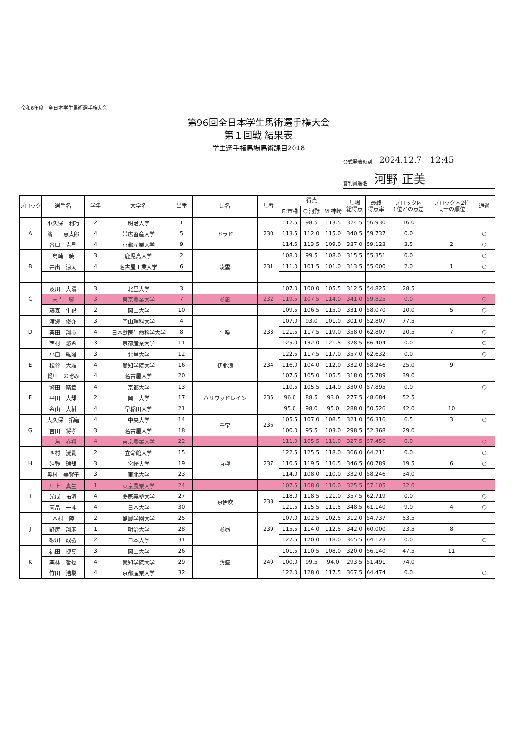令和6年度　全日本学生馬術選手権大会
第96回全日本学生馬術選手権大会
第１回戦 結果表
学生選手権馬場馬術課目2018
公式発表時刻 2024.12.7　12:45
審判員署名 河野 正美
| ブロック | 選手名 | 学年 | 大学名 | 出番 | 馬名 | 馬番 | 得点 | | | 馬場 総得点 | 最終 得点率 | ブロック内 1位との点差 | ブロック内2位 同士の順位 | 通過 |
| --- | --- | --- | --- | --- | --- | --- | --- | --- | --- | --- | --- | --- | --- | --- |
| | | | | | | | E:市橋 | C:河野 | M:神崎 | | | | | |
| A | 小久保 利巧 | 2 | 明治大学 | 1 | ドラド | 230 | 112.5 | 98.5 | 113.5 | 324.5 | 56.930 | 16.0 | | |
| | 濱田 恵太郎 | 4 | 帯広畜産大学 | 5 | | | 113.5 | 112.0 | 115.0 | 340.5 | 59.737 | 0.0 | | ○ |
| | 谷口 壱星 | 4 | 京都産業大学 | 9 | | | 114.5 | 113.5 | 109.0 | 337.0 | 59.123 | 3.5 | 2 | ○ |
| B | 島崎 暁 | 3 | 鹿児島大学 | 2 | 凌雲 | 231 | 108.0 | 99.5 | 108.0 | 315.5 | 55.351 | 0.0 | | ○ |
| | 井出 涼太 | 4 | 名古屋工業大学 | 6 | | | 111.0 | 101.5 | 101.0 | 313.5 | 55.000 | 2.0 | 1 | ○ |
| C | 及川 大清 | 3 | 北里大学 | 3 | | | 107.0 | 100.0 | 105.5 | 312.5 | 54.825 | 28.5 | | |
| | 末吉 響 | 3 | 東京農業大学 | 7 | 杉凪 | 232 | 119.5 | 107.5 | 114.0 | 341.0 | 59.825 | 0.0 | | ○ |
| | 藤森 生記 | 2 | 岡山大学 | 10 | | | 109.5 | 106.5 | 115.0 | 331.0 | 58.070 | 10.0 | 5 | ○ |
| D | 渡邊 俊介 | 3 | 岡山理科大学 | 4 | 生喰 | 233 | 107.0 | 93.0 | 101.0 | 301.0 | 52.807 | 77.5 | | |
| | 栗田 翔心 | 4 | 日本獣医生命科学大学 | 8 | | | 121.5 | 117.5 | 119.0 | 358.0 | 62.807 | 20.5 | 7 | ○ |
| | 西村 悠希 | 3 | 京都産業大学 | 11 | | | 125.0 | 132.0 | 121.5 | 378.5 | 66.404 | 0.0 | | ○ |
| E | 小口 紘陽 | 3 | 北里大学 | 12 | 伊耶浪 | 234 | 122.5 | 117.5 | 117.0 | 357.0 | 62.632 | 0.0 | | ○ |
| | 松谷 大雅 | 4 | 愛知学院大学 | 16 | | | 116.0 | 104.0 | 112.0 | 332.0 | 58.246 | 25.0 | 9 | |
| | 賀川 のぞみ | 4 | 名古屋大学 | 20 | | | 107.5 | 105.0 | 105.5 | 318.0 | 55.789 | 39.0 | | |
| F | 繁田 晴章 | 4 | 京都大学 | 13 | ハリウッドレイン | 235 | 110.5 | 105.5 | 114.0 | 330.0 | 57.895 | 0.0 | | ○ |
| | 平田 大輝 | 2 | 岡山大学 | 17 | | | 96.0 | 88.5 | 93.0 | 277.5 | 48.684 | 52.5 | | |
| | 糸山 大樹 | 4 | 早稲田大学 | 21 | | | 95.0 | 98.0 | 95.0 | 288.0 | 50.526 | 42.0 | 10 | |
| G | 大久保 拓磨 | 4 | 中央大学 | 14 | 千宝 | 236 | 105.5 | 107.0 | 108.5 | 321.0 | 56.316 | 6.5 | 3 | ○ |
| | 吉田 将孝 | 3 | 名古屋大学 | 18 | | | 100.0 | 95.5 | 103.0 | 298.5 | 52.368 | 29.0 | | |
| | 両角 春翔 | 4 | 東京農業大学 | 22 | | | 111.0 | 105.5 | 111.0 | 327.5 | 57.456 | 0.0 | | ○ |
| H | 西村 洸貴 | 2 | 立命館大学 | 15 | 京欅 | 237 | 122.5 | 125.5 | 118.0 | 366.0 | 64.211 | 0.0 | | ○ |
| | 姫野 瑞輝 | 3 | 宮崎大学 | 19 | | | 110.5 | 119.5 | 116.5 | 346.5 | 60.789 | 19.5 | 6 | ○ |
| | 奥村 美賀子 | 3 | 東北大学 | 23 | | | 114.0 | 108.0 | 110.0 | 332.0 | 58.246 | 34.0 | | |
| I | 川上 真生 | 1 | 東京農業大学 | 24 | | | 107.5 | 108.0 | 110.0 | 325.5 | 57.105 | 32.0 | | |
| | 光成 拓海 | 4 | 慶應義塾大学 | 27 | 京伊吹 | 238 | 118.0 | 118.5 | 121.0 | 357.5 | 62.719 | 0.0 | | ○ |
| | 薗畠 一斗 | 4 | 日本大学 | 30 | | | 121.5 | 115.5 | 111.5 | 348.5 | 61.140 | 9.0 | 4 | ○ |
| J | 本村 陸 | 2 | 酪農学園大学 | 25 | 杉昴 | 239 | 107.0 | 102.5 | 102.5 | 312.0 | 54.737 | 53.5 | | |
| | 野尻 翔麻 | 1 | 明治大学 | 28 | | | 115.5 | 114.0 | 112.5 | 342.0 | 60.000 | 23.5 | 8 | |
| | 砂川 成弘 | 2 | 日本大学 | 31 | | | 127.5 | 120.0 | 118.0 | 365.5 | 64.123 | 0.0 | | ○ |
| K | 福田 捷真 | 3 | 岡山大学 | 26 | 清盛 | 240 | 101.5 | 110.5 | 108.0 | 320.0 | 56.140 | 47.5 | 11 | |
| | 栗林 哲也 | 4 | 愛知学院大学 | 29 | | | 100.0 | 99.5 | 94.0 | 293.5 | 51.491 | 74.0 | | |
| | 竹田 浩駿 | 4 | 京都産業大学 | 32 | | | 122.0 | 128.0 | 117.5 | 367.5 | 64.474 | 0.0 | | ○ |